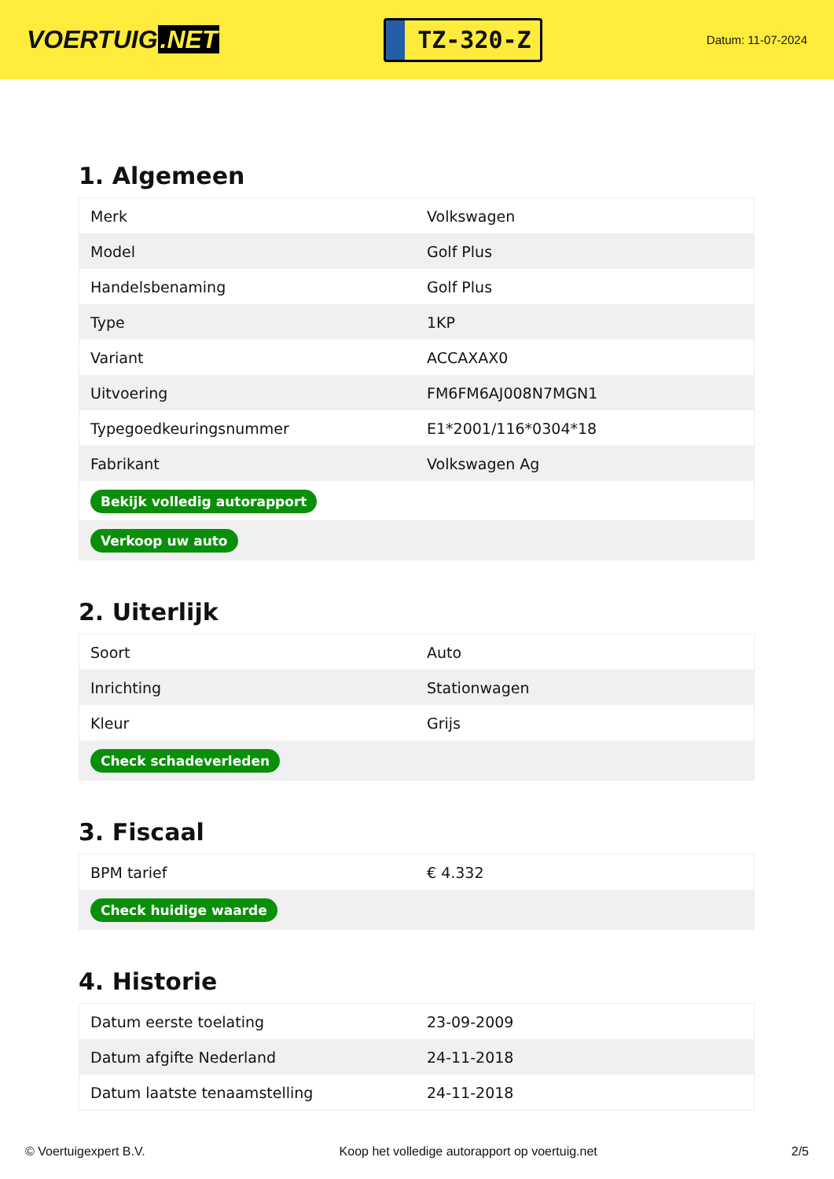VOERTUIG.NET
TZ-320-Z
Datum: 11-07-2024
1. Algemeen
| Merk | Volkswagen |
| Model | Golf Plus |
| Handelsbenaming | Golf Plus |
| Type | 1KP |
| Variant | ACCAXAX0 |
| Uitvoering | FM6FM6AJ008N7MGN1 |
| Typegoedkeuringsnummer | E1*2001/116*0304*18 |
| Fabrikant | Volkswagen Ag |
| Bekijk volledig autorapport | |
| Verkoop uw auto | |
2. Uiterlijk
| Soort | Auto |
| Inrichting | Stationwagen |
| Kleur | Grijs |
| Check schadeverleden | |
3. Fiscaal
| BPM tarief | € 4.332 |
| Check huidige waarde | |
4. Historie
| Datum eerste toelating | 23-09-2009 |
| Datum afgifte Nederland | 24-11-2018 |
| Datum laatste tenaamstelling | 24-11-2018 |
© Voertuigexpert B.V. Koop het volledige autorapport op voertuig.net 2/5